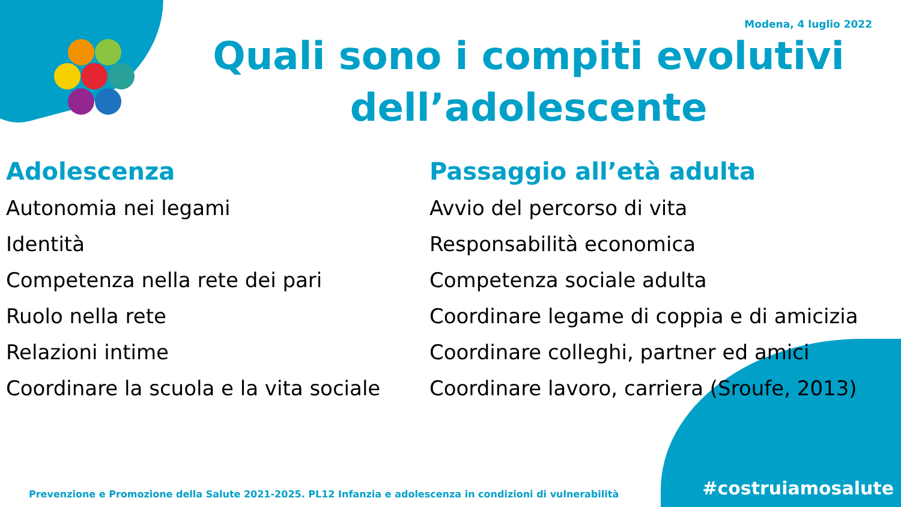Modena, 4 luglio 2022
Quali sono i compiti evolutivi dell’adolescente
Adolescenza
Autonomia nei legami
Identità
Competenza nella rete dei pari
Ruolo nella rete
Relazioni intime
Coordinare la scuola e la vita sociale
Passaggio all’età adulta
Avvio del percorso di vita
Responsabilità economica
Competenza sociale adulta
Coordinare legame di coppia e di amicizia
Coordinare colleghi, partner ed amici
Coordinare lavoro, carriera (Sroufe, 2013)
Prevenzione e Promozione della Salute 2021-2025. PL12 Infanzia e adolescenza in condizioni di vulnerabilità
#costruiamosalute